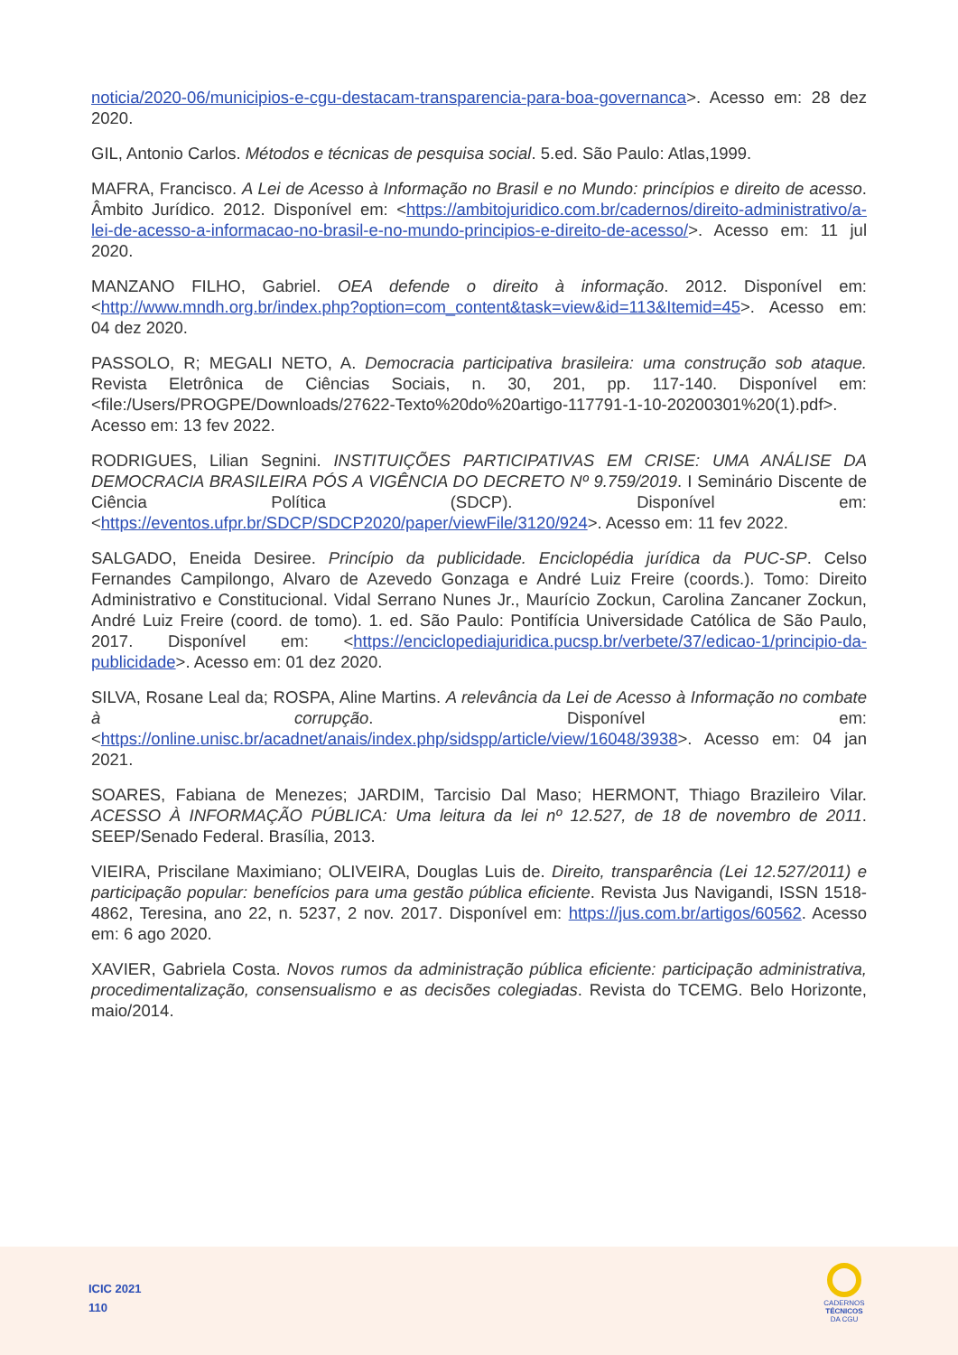noticia/2020-06/municipios-e-cgu-destacam-transparencia-para-boa-governanca>. Acesso em: 28 dez 2020.
GIL, Antonio Carlos. Métodos e técnicas de pesquisa social. 5.ed. São Paulo: Atlas,1999.
MAFRA, Francisco. A Lei de Acesso à Informação no Brasil e no Mundo: princípios e direito de acesso. Âmbito Jurídico. 2012. Disponível em: <https://ambitojuridico.com.br/cadernos/direito-administrativo/a-lei-de-acesso-a-informacao-no-brasil-e-no-mundo-principios-e-direito-de-acesso/>. Acesso em: 11 jul 2020.
MANZANO FILHO, Gabriel. OEA defende o direito à informação. 2012. Disponível em:<http://www.mndh.org.br/index.php?option=com_content&task=view&id=113&Itemid=45>. Acesso em: 04 dez 2020.
PASSOLO, R; MEGALI NETO, A. Democracia participativa brasileira: uma construção sob ataque. Revista Eletrônica de Ciências Sociais, n. 30, 201, pp. 117-140. Disponível em: <file:/Users/PROGPE/Downloads/27622-Texto%20do%20artigo-117791-1-10-20200301%20(1).pdf>. Acesso em: 13 fev 2022.
RODRIGUES, Lilian Segnini. INSTITUIÇÕES PARTICIPATIVAS EM CRISE: UMA ANÁLISE DA DEMOCRACIA BRASILEIRA PÓS A VIGÊNCIA DO DECRETO Nº 9.759/2019. I Seminário Discente de Ciência Política (SDCP). Disponível em: <https://eventos.ufpr.br/SDCP/SDCP2020/paper/viewFile/3120/924>. Acesso em: 11 fev 2022.
SALGADO, Eneida Desiree. Princípio da publicidade. Enciclopédia jurídica da PUC-SP. Celso Fernandes Campilongo, Alvaro de Azevedo Gonzaga e André Luiz Freire (coords.). Tomo: Direito Administrativo e Constitucional. Vidal Serrano Nunes Jr., Maurício Zockun, Carolina Zancaner Zockun, André Luiz Freire (coord. de tomo). 1. ed. São Paulo: Pontifícia Universidade Católica de São Paulo, 2017. Disponível em: <https://enciclopediajuridica.pucsp.br/verbete/37/edicao-1/principio-da-publicidade>. Acesso em: 01 dez 2020.
SILVA, Rosane Leal da; ROSPA, Aline Martins. A relevância da Lei de Acesso à Informação no combate à corrupção. Disponível em: <https://online.unisc.br/acadnet/anais/index.php/sidspp/article/view/16048/3938>. Acesso em: 04 jan 2021.
SOARES, Fabiana de Menezes; JARDIM, Tarcisio Dal Maso; HERMONT, Thiago Brazileiro Vilar. ACESSO À INFORMAÇÃO PÚBLICA: Uma leitura da lei nº 12.527, de 18 de novembro de 2011. SEEP/Senado Federal. Brasília, 2013.
VIEIRA, Priscilane Maximiano; OLIVEIRA, Douglas Luis de. Direito, transparência (Lei 12.527/2011) e participação popular: benefícios para uma gestão pública eficiente. Revista Jus Navigandi, ISSN 1518-4862, Teresina, ano 22, n. 5237, 2 nov. 2017. Disponível em: https://jus.com.br/artigos/60562. Acesso em: 6 ago 2020.
XAVIER, Gabriela Costa. Novos rumos da administração pública eficiente: participação administrativa, procedimentalização, consensualismo e as decisões colegiadas. Revista do TCEMG. Belo Horizonte, maio/2014.
ICIC 2021
110
CADERNOS
TÉCNICOS
DA CGU